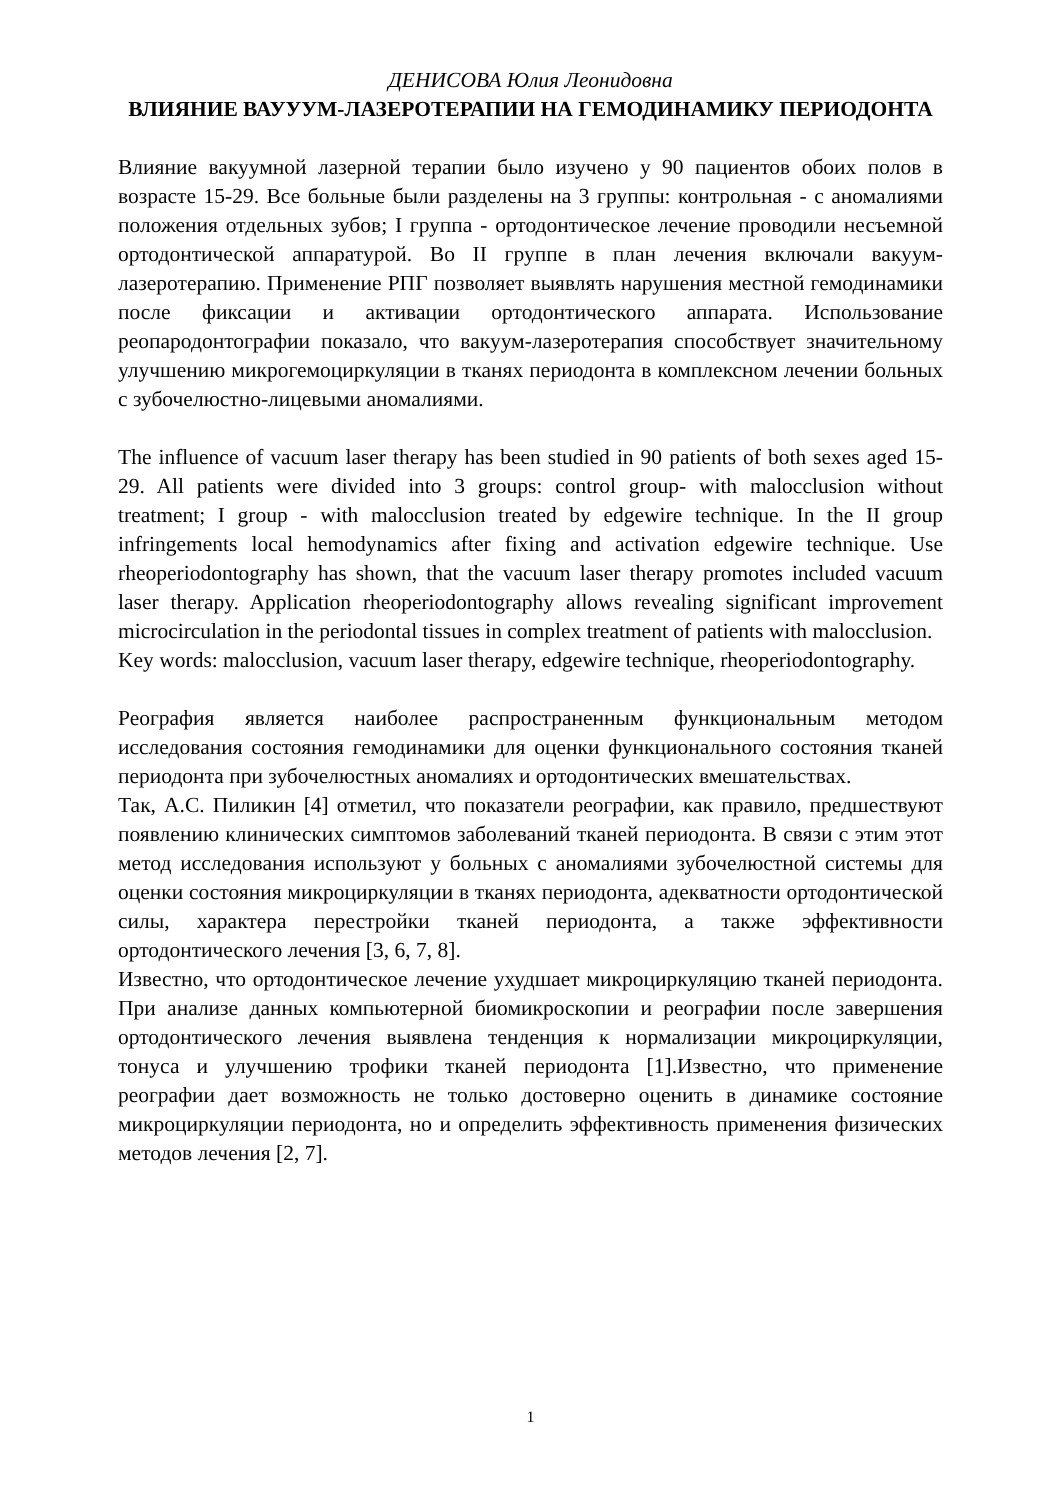ДЕНИСОВА Юлия Леонидовна
ВЛИЯНИЕ ВАУУУМ-ЛАЗЕРОТЕРАПИИ НА ГЕМОДИНАМИКУ ПЕРИОДОНТА
Влияние вакуумной лазерной терапии было изучено у 90 пациентов обоих полов в возрасте 15-29. Все больные были разделены на 3 группы: контрольная - с аномалиями положения отдельных зубов; I группа - ортодонтическое лечение проводили несъемной ортодонтической аппаратурой. Во II группе в план лечения включали вакуум-лазеротерапию. Применение РПГ позволяет выявлять нарушения местной гемодинамики после фиксации и активации ортодонтического аппарата. Использование реопародонтографии показало, что вакуум-лазеротерапия способствует значительному улучшению микрогемоциркуляции в тканях периодонта в комплексном лечении больных с зубочелюстно-лицевыми аномалиями.
The influence of vacuum laser therapy has been studied in 90 patients of both sexes aged 15-29. All patients were divided into 3 groups: control group- with malocclusion without treatment; I group - with malocclusion treated by edgewire technique. In the II group infringements local hemodynamics after fixing and activation edgewire technique. Use rheoperiodontography has shown, that the vacuum laser therapy promotes included vacuum laser therapy. Application rheoperiodontography allows revealing significant improvement microcirculation in the periodontal tissues in complex treatment of patients with malocclusion.
Key words: malocclusion, vacuum laser therapy, edgewire technique, rheoperiodontography.
Реография является наиболее распространенным функциональным методом исследования состояния гемодинамики для оценки функционального состояния тканей периодонта при зубочелюстных аномалиях и ортодонтических вмешательствах.
Так, А.С. Пиликин [4] отметил, что показатели реографии, как правило, предшествуют появлению клинических симптомов заболеваний тканей периодонта. В связи с этим этот метод исследования используют у больных с аномалиями зубочелюстной системы для оценки состояния микроциркуляции в тканях периодонта, адекватности ортодонтической силы, характера перестройки тканей периодонта, а также эффективности ортодонтического лечения [3, 6, 7, 8].
Известно, что ортодонтическое лечение ухудшает микроциркуляцию тканей периодонта. При анализе данных компьютерной биомикроскопии и реографии после завершения ортодонтического лечения выявлена тенденция к нормализации микроциркуляции, тонуса и улучшению трофики тканей периодонта [1].Известно, что применение реографии дает возможность не только достоверно оценить в динамике состояние микроциркуляции периодонта, но и определить эффективность применения физических методов лечения [2, 7].
1